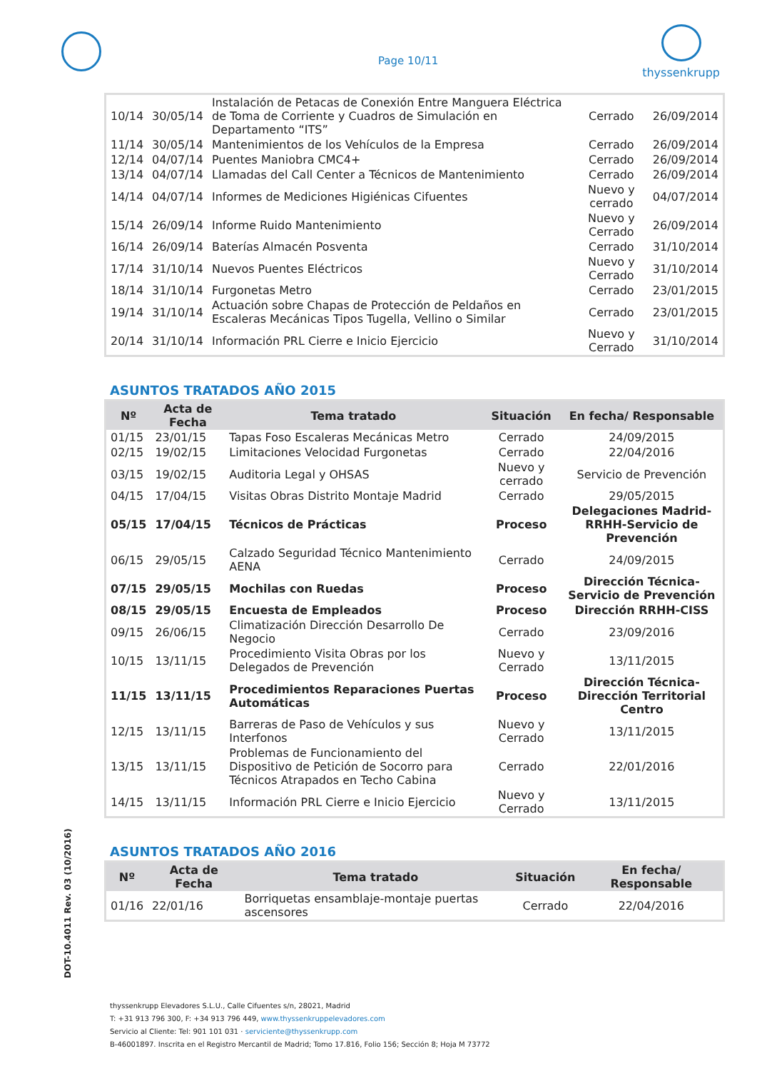Page 10/11
thyssenkrupp
DOT-10.4011 Rev. 03 (10/2016)
| 10/14 | 30/05/14 | Instalación de Petacas de Conexión Entre Manguera Eléctrica de Toma de Corriente y Cuadros de Simulación en Departamento “ITS” | Cerrado | 26/09/2014 |
| 11/14 | 30/05/14 | Mantenimientos de los Vehículos de la Empresa | Cerrado | 26/09/2014 |
| 12/14 | 04/07/14 | Puentes Maniobra CMC4+ | Cerrado | 26/09/2014 |
| 13/14 | 04/07/14 | Llamadas del Call Center a Técnicos de Mantenimiento | Cerrado | 26/09/2014 |
| 14/14 | 04/07/14 | Informes de Mediciones Higiénicas Cifuentes | Nuevo y cerrado | 04/07/2014 |
| 15/14 | 26/09/14 | Informe Ruido Mantenimiento | Nuevo y Cerrado | 26/09/2014 |
| 16/14 | 26/09/14 | Baterías Almacén Posventa | Cerrado | 31/10/2014 |
| 17/14 | 31/10/14 | Nuevos Puentes Eléctricos | Nuevo y Cerrado | 31/10/2014 |
| 18/14 | 31/10/14 | Furgonetas Metro | Cerrado | 23/01/2015 |
| 19/14 | 31/10/14 | Actuación sobre Chapas de Protección de Peldaños en Escaleras Mecánicas Tipos Tugella, Vellino o Similar | Cerrado | 23/01/2015 |
| 20/14 | 31/10/14 | Información PRL Cierre e Inicio Ejercicio | Nuevo y Cerrado | 31/10/2014 |
ASUNTOS TRATADOS AÑO 2015
| Nº | Acta de Fecha | Tema tratado | Situación | En fecha/ Responsable |
| --- | --- | --- | --- | --- |
| 01/15 | 23/01/15 | Tapas Foso Escaleras Mecánicas Metro | Cerrado | 24/09/2015 |
| 02/15 | 19/02/15 | Limitaciones Velocidad Furgonetas | Cerrado | 22/04/2016 |
| 03/15 | 19/02/15 | Auditoria Legal y OHSAS | Nuevo y cerrado | Servicio de Prevención |
| 04/15 | 17/04/15 | Visitas Obras Distrito Montaje Madrid | Cerrado | 29/05/2015 |
| 05/15 | 17/04/15 | Técnicos de Prácticas | Proceso | Delegaciones Madrid-RRHH-Servicio de Prevención |
| 06/15 | 29/05/15 | Calzado Seguridad Técnico Mantenimiento AENA | Cerrado | 24/09/2015 |
| 07/15 | 29/05/15 | Mochilas con Ruedas | Proceso | Dirección Técnica-Servicio de Prevención |
| 08/15 | 29/05/15 | Encuesta de Empleados | Proceso | Dirección RRHH-CISS |
| 09/15 | 26/06/15 | Climatización Dirección Desarrollo De Negocio | Cerrado | 23/09/2016 |
| 10/15 | 13/11/15 | Procedimiento Visita Obras por los Delegados de Prevención | Nuevo y Cerrado | 13/11/2015 |
| 11/15 | 13/11/15 | Procedimientos Reparaciones Puertas Automáticas | Proceso | Dirección Técnica-Dirección Territorial Centro |
| 12/15 | 13/11/15 | Barreras de Paso de Vehículos y sus Interfonos | Nuevo y Cerrado | 13/11/2015 |
| 13/15 | 13/11/15 | Problemas de Funcionamiento del Dispositivo de Petición de Socorro para Técnicos Atrapados en Techo Cabina | Cerrado | 22/01/2016 |
| 14/15 | 13/11/15 | Información PRL Cierre e Inicio Ejercicio | Nuevo y Cerrado | 13/11/2015 |
ASUNTOS TRATADOS AÑO 2016
| Nº | Acta de Fecha | Tema tratado | Situación | En fecha/ Responsable |
| --- | --- | --- | --- | --- |
| 01/16 | 22/01/16 | Borriquetas ensamblaje-montaje puertas ascensores | Cerrado | 22/04/2016 |
thyssenkrupp Elevadores S.L.U., Calle Cifuentes s/n, 28021, Madrid
T: +31 913 796 300, F: +34 913 796 449, www.thyssenkruppelevadores.com
Servicio al Cliente: Tel: 901 101 031 · serviciente@thyssenkrupp.com
B-46001897. Inscrita en el Registro Mercantil de Madrid; Tomo 17.816, Folio 156; Sección 8; Hoja M 73772